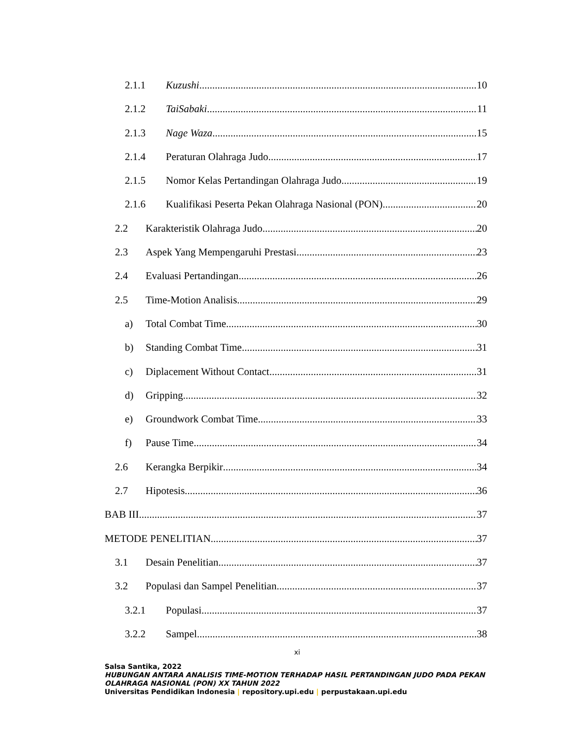2.1.1 Kuzushi 10
2.1.2 TaiSabaki 11
2.1.3 Nage Waza 15
2.1.4 Peraturan Olahraga Judo 17
2.1.5 Nomor Kelas Pertandingan Olahraga Judo 19
2.1.6 Kualifikasi Peserta Pekan Olahraga Nasional (PON) 20
2.2 Karakteristik Olahraga Judo 20
2.3 Aspek Yang Mempengaruhi Prestasi 23
2.4 Evaluasi Pertandingan 26
2.5 Time-Motion Analisis 29
a) Total Combat Time 30
b) Standing Combat Time 31
c) Diplacement Without Contact 31
d) Gripping 32
e) Groundwork Combat Time 33
f) Pause Time 34
2.6 Kerangka Berpikir 34
2.7 Hipotesis 36
BAB III 37
METODE PENELITIAN 37
3.1 Desain Penelitian 37
3.2 Populasi dan Sampel Penelitian 37
3.2.1 Populasi 37
3.2.2 Sampel 38
xi
Salsa Santika, 2022
HUBUNGAN ANTARA ANALISIS TIME-MOTION TERHADAP HASIL PERTANDINGAN JUDO PADA PEKAN OLAHRAGA NASIONAL (PON) XX TAHUN 2022
Universitas Pendidikan Indonesia | repository.upi.edu | perpustakaan.upi.edu